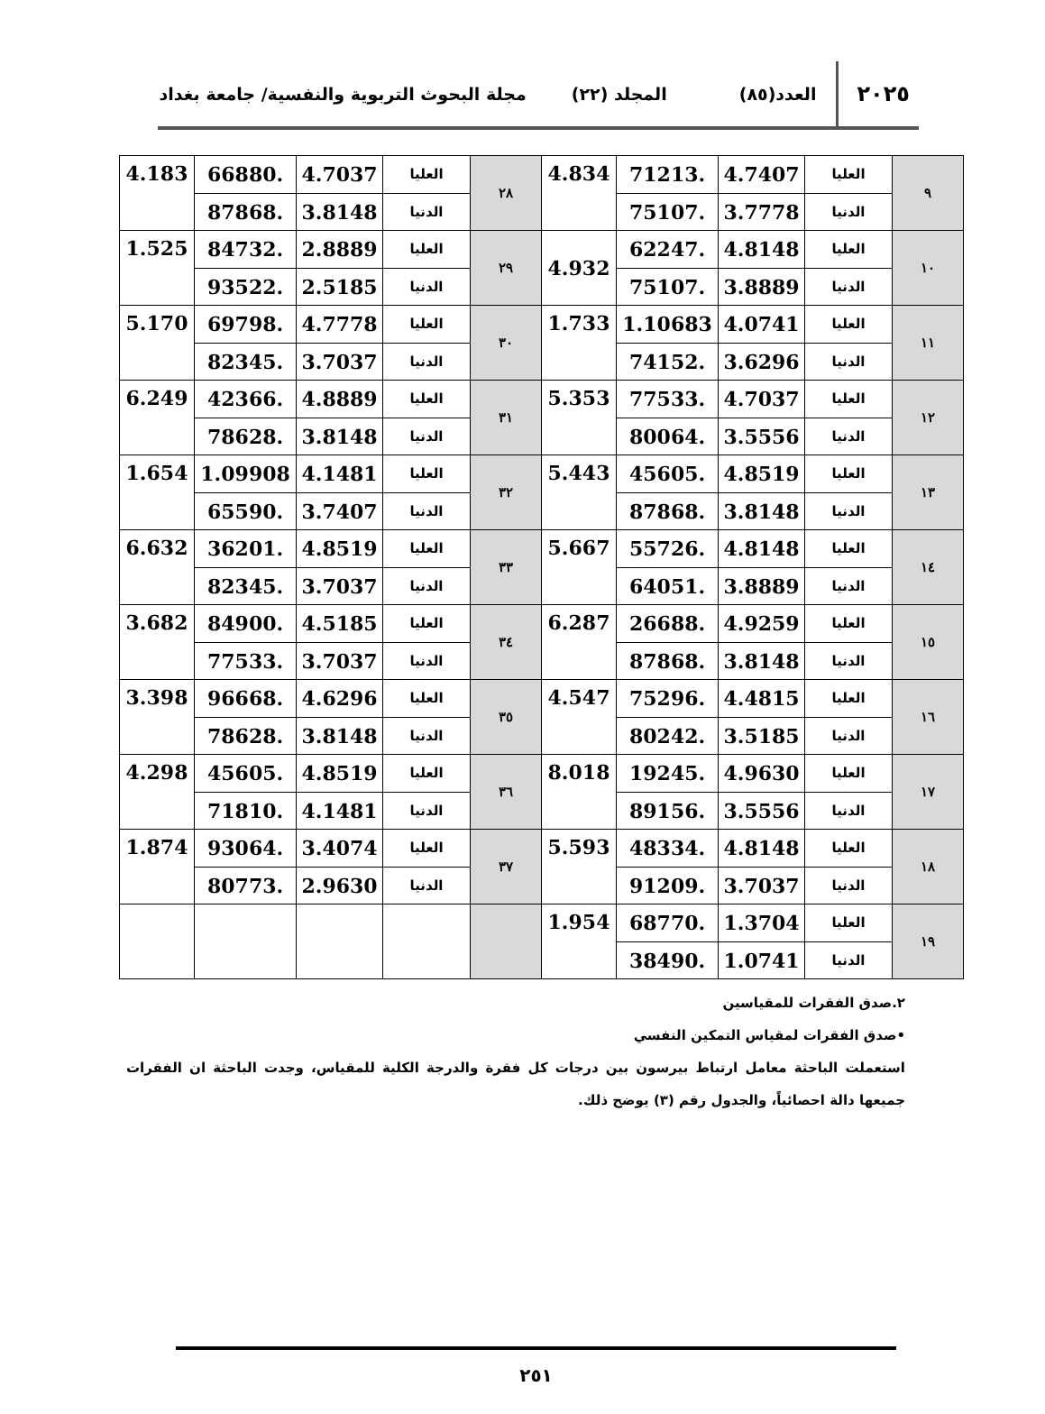٢٠٢٥
العدد(٨٥) المجلد (٢٢) مجلة البحوث التربوية والنفسية/ جامعة بغداد
| ٩ | العليا | 4.7407 | .71213 | 4.834 | ٢٨ | العليا | 4.7037 | .66880 | 4.183 |
| | الدنيا | 3.7778 | .75107 | | | الدنيا | 3.8148 | .87868 | |
| ١٠ | العليا | 4.8148 | .62247 | 4.932 | ٢٩ | العليا | 2.8889 | .84732 | 1.525 |
| | الدنيا | 3.8889 | .75107 | | | الدنيا | 2.5185 | .93522 | |
| ١١ | العليا | 4.0741 | 1.10683 | 1.733 | ٣٠ | العليا | 4.7778 | .69798 | 5.170 |
| | الدنيا | 3.6296 | .74152 | | | الدنيا | 3.7037 | .82345 | |
| ١٢ | العليا | 4.7037 | .77533 | 5.353 | ٣١ | العليا | 4.8889 | .42366 | 6.249 |
| | الدنيا | 3.5556 | .80064 | | | الدنيا | 3.8148 | .78628 | |
| ١٣ | العليا | 4.8519 | .45605 | 5.443 | ٣٢ | العليا | 4.1481 | 1.09908 | 1.654 |
| | الدنيا | 3.8148 | .87868 | | | الدنيا | 3.7407 | .65590 | |
| ١٤ | العليا | 4.8148 | .55726 | 5.667 | ٣٣ | العليا | 4.8519 | .36201 | 6.632 |
| | الدنيا | 3.8889 | .64051 | | | الدنيا | 3.7037 | .82345 | |
| ١٥ | العليا | 4.9259 | .26688 | 6.287 | ٣٤ | العليا | 4.5185 | .84900 | 3.682 |
| | الدنيا | 3.8148 | .87868 | | | الدنيا | 3.7037 | .77533 | |
| ١٦ | العليا | 4.4815 | .75296 | 4.547 | ٣٥ | العليا | 4.6296 | .96668 | 3.398 |
| | الدنيا | 3.5185 | .80242 | | | الدنيا | 3.8148 | .78628 | |
| ١٧ | العليا | 4.9630 | .19245 | 8.018 | ٣٦ | العليا | 4.8519 | .45605 | 4.298 |
| | الدنيا | 3.5556 | .89156 | | | الدنيا | 4.1481 | .71810 | |
| ١٨ | العليا | 4.8148 | .48334 | 5.593 | ٣٧ | العليا | 3.4074 | .93064 | 1.874 |
| | الدنيا | 3.7037 | .91209 | | | الدنيا | 2.9630 | .80773 | |
| ١٩ | العليا | 1.3704 | .68770 | 1.954 | | | | | |
| | الدنيا | 1.0741 | .38490 | | | | | | |
٢.صدق الفقرات للمقياسين
•صدق الفقرات لمقياس التمكين النفسي
استعملت الباحثة معامل ارتباط بيرسون بين درجات كل فقرة والدرجة الكلية للمقياس، وجدت الباحثة ان الفقرات جميعها دالة احصائياً، والجدول رقم (٣) يوضح ذلك.
٢٥١